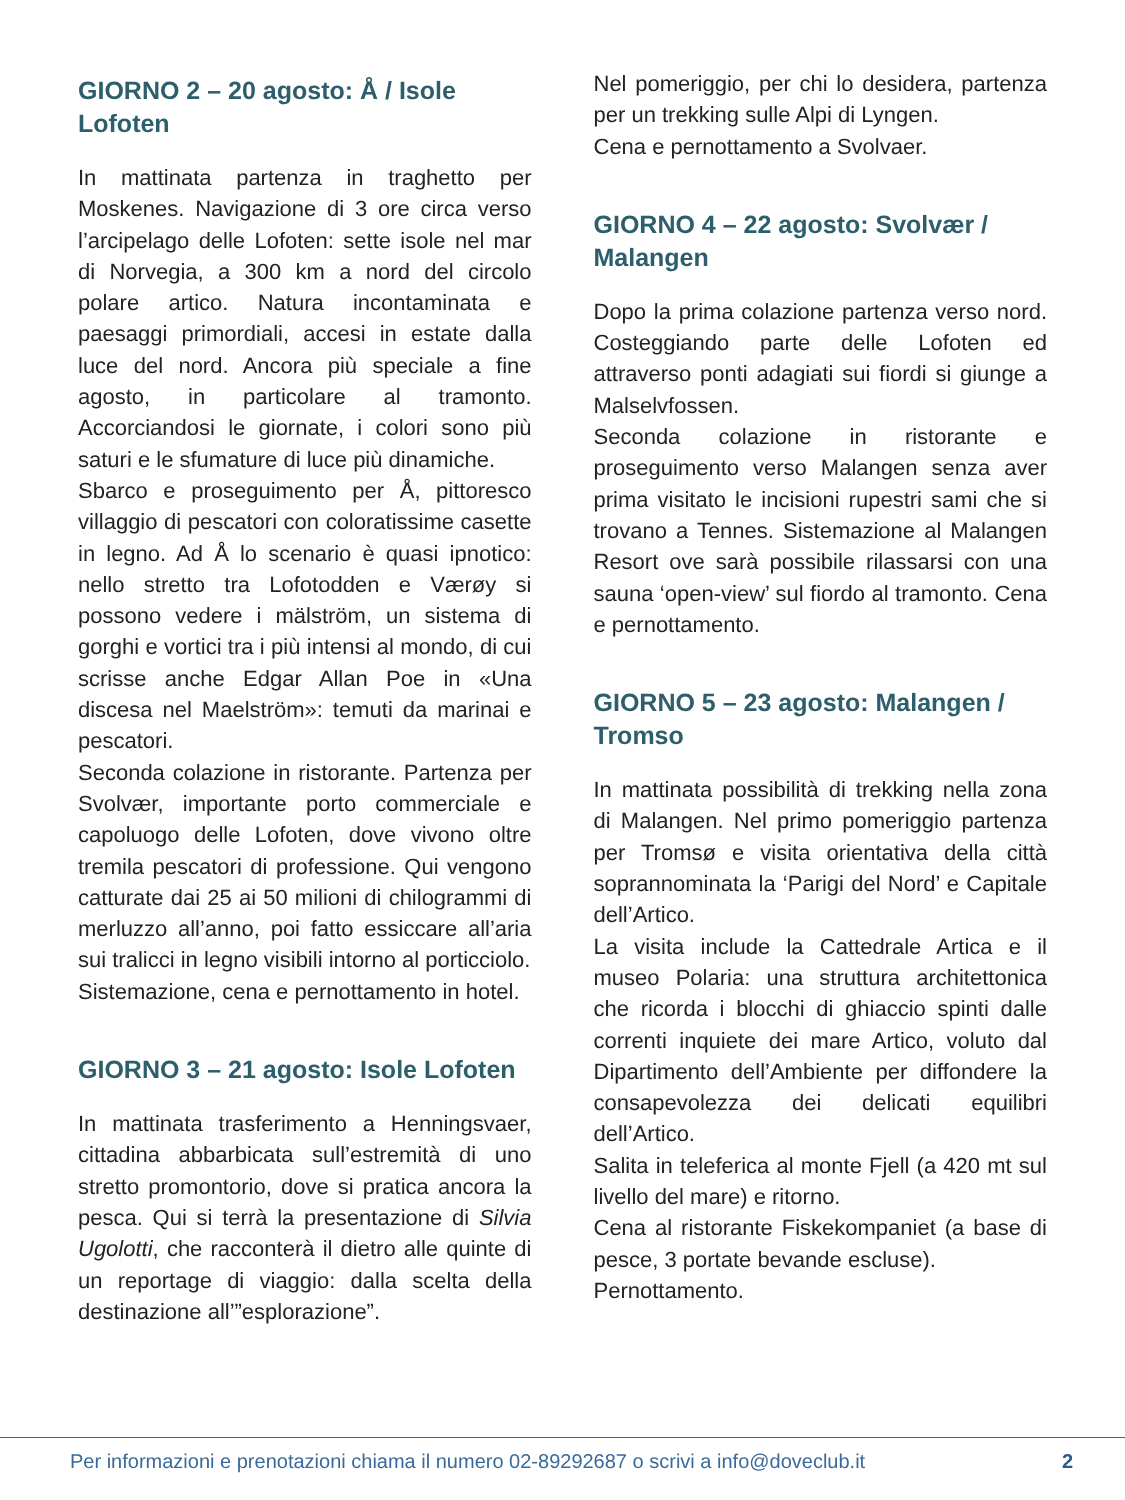GIORNO 2 – 20 agosto: Å / Isole Lofoten
In mattinata partenza in traghetto per Moskenes. Navigazione di 3 ore circa verso l’arcipelago delle Lofoten: sette isole nel mar di Norvegia, a 300 km a nord del circolo polare artico. Natura incontaminata e paesaggi primordiali, accesi in estate dalla luce del nord. Ancora più speciale a fine agosto, in particolare al tramonto. Accorciandosi le giornate, i colori sono più saturi e le sfumature di luce più dinamiche.
Sbarco e proseguimento per Å, pittoresco villaggio di pescatori con coloratissime casette in legno. Ad Å lo scenario è quasi ipnotico: nello stretto tra Lofotodden e Værøy si possono vedere i mälström, un sistema di gorghi e vortici tra i più intensi al mondo, di cui scrisse anche Edgar Allan Poe in «Una discesa nel Maelström»: temuti da marinai e pescatori.
Seconda colazione in ristorante. Partenza per Svolvær, importante porto commerciale e capoluogo delle Lofoten, dove vivono oltre tremila pescatori di professione. Qui vengono catturate dai 25 ai 50 milioni di chilogrammi di merluzzo all’anno, poi fatto essiccare all’aria sui tralicci in legno visibili intorno al porticciolo.
Sistemazione, cena e pernottamento in hotel.
GIORNO 3 – 21 agosto: Isole Lofoten
In mattinata trasferimento a Henningsvaer, cittadina abbarbicata sull’estremità di uno stretto promontorio, dove si pratica ancora la pesca. Qui si terrà la presentazione di Silvia Ugolotti, che racconterà il dietro alle quinte di un reportage di viaggio: dalla scelta della destinazione all’”esplorazione”.
Nel pomeriggio, per chi lo desidera, partenza per un trekking sulle Alpi di Lyngen.
Cena e pernottamento a Svolvaer.
GIORNO 4 – 22 agosto: Svolvær / Malangen
Dopo la prima colazione partenza verso nord. Costeggiando parte delle Lofoten ed attraverso ponti adagiati sui fiordi si giunge a Malselvfossen.
Seconda colazione in ristorante e proseguimento verso Malangen senza aver prima visitato le incisioni rupestri sami che si trovano a Tennes. Sistemazione al Malangen Resort ove sarà possibile rilassarsi con una sauna ‘open-view’ sul fiordo al tramonto. Cena e pernottamento.
GIORNO 5 – 23 agosto: Malangen / Tromso
In mattinata possibilità di trekking nella zona di Malangen. Nel primo pomeriggio partenza per Tromsø e visita orientativa della città soprannominata la ‘Parigi del Nord’ e Capitale dell’Artico.
La visita include la Cattedrale Artica e il museo Polaria: una struttura architettonica che ricorda i blocchi di ghiaccio spinti dalle correnti inquiete dei mare Artico, voluto dal Dipartimento dell’Ambiente per diffondere la consapevolezza dei delicati equilibri dell’Artico.
Salita in teleferica al monte Fjell (a 420 mt sul livello del mare) e ritorno.
Cena al ristorante Fiskekompaniet (a base di pesce, 3 portate bevande escluse).
Pernottamento.
Per informazioni e prenotazioni chiama il numero 02-89292687 o scrivi a info@doveclub.it 2